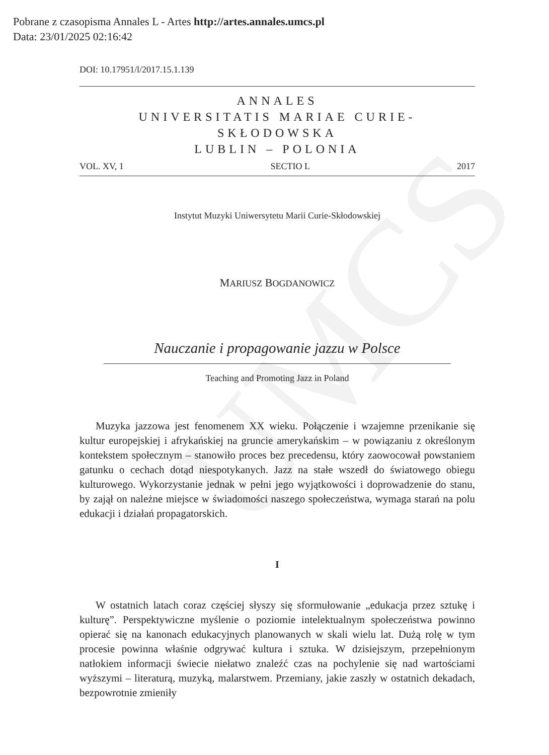UMCS
Pobrane z czasopisma Annales L - Artes http://artes.annales.umcs.pl
Data: 23/01/2025 02:16:42
DOI: 10.17951/l/2017.15.1.139
ANNALES
UNIVERSITATIS MARIAE CURIE-SKŁODOWSKA
LUBLIN – POLONIA
VOL. XV, 1 SECTIO L 2017
Instytut Muzyki Uniwersytetu Marii Curie-Skłodowskiej
MARIUSZ BOGDANOWICZ
Nauczanie i propagowanie jazzu w Polsce
Teaching and Promoting Jazz in Poland
Muzyka jazzowa jest fenomenem XX wieku. Połączenie i wzajemne przenikanie się kultur europejskiej i afrykańskiej na gruncie amerykańskim – w powiązaniu z określonym kontekstem społecznym – stanowiło proces bez precedensu, który zaowocował powstaniem gatunku o cechach dotąd niespotykanych. Jazz na stałe wszedł do światowego obiegu kulturowego. Wykorzystanie jednak w pełni jego wyjątkowości i doprowadzenie do stanu, by zajął on należne miejsce w świadomości naszego społeczeństwa, wymaga starań na polu edukacji i działań propagatorskich.
I
W ostatnich latach coraz częściej słyszy się sformułowanie „edukacja przez sztukę i kulturę”. Perspektywiczne myślenie o poziomie intelektualnym społeczeństwa powinno opierać się na kanonach edukacyjnych planowanych w skali wielu lat. Dużą rolę w tym procesie powinna właśnie odgrywać kultura i sztuka. W dzisiejszym, przepełnionym natłokiem informacji świecie niełatwo znaleźć czas na pochylenie się nad wartościami wyższymi – literaturą, muzyką, malarstwem. Przemiany, jakie zaszły w ostatnich dekadach, bezpowrotnie zmieniły